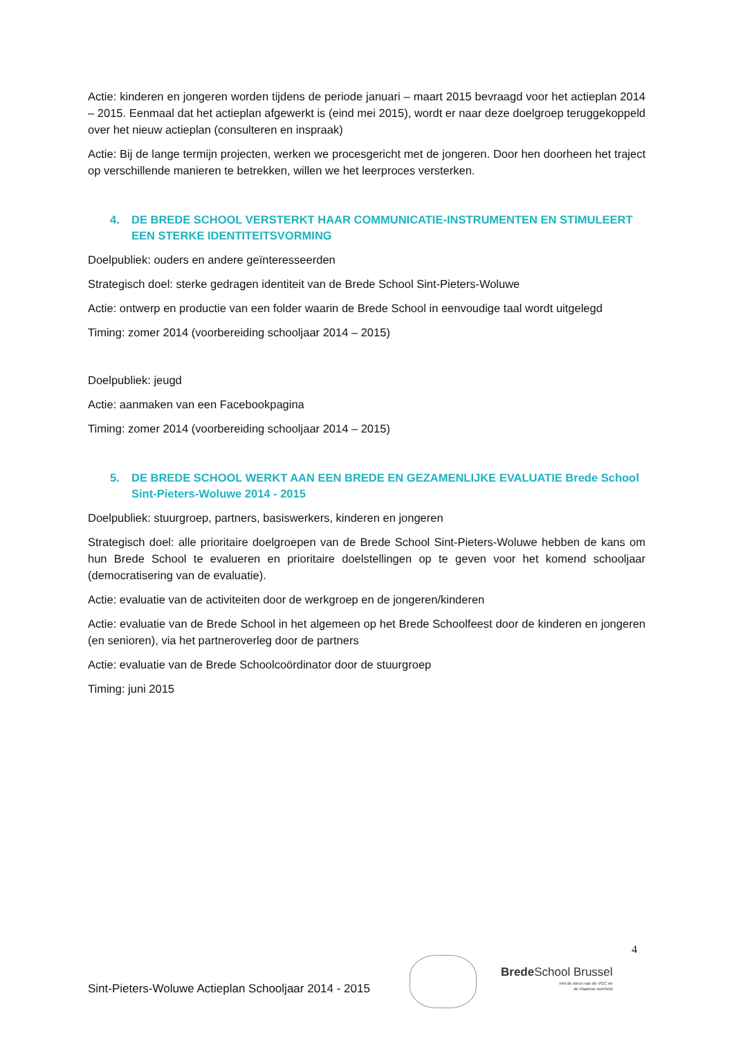Actie: kinderen en jongeren worden tijdens de periode januari – maart 2015 bevraagd voor het actieplan 2014 – 2015. Eenmaal dat het actieplan afgewerkt is (eind mei 2015), wordt er naar deze doelgroep teruggekoppeld over het nieuw actieplan (consulteren en inspraak)
Actie: Bij de lange termijn projecten, werken we procesgericht met de jongeren. Door hen doorheen het traject op verschillende manieren te betrekken, willen we het leerproces versterken.
4. DE BREDE SCHOOL VERSTERKT HAAR COMMUNICATIE-INSTRUMENTEN EN STIMULEERT EEN STERKE IDENTITEITSVORMING
Doelpubliek: ouders en andere geïnteresseerden
Strategisch doel: sterke gedragen identiteit van de Brede School Sint-Pieters-Woluwe
Actie: ontwerp en productie van een folder waarin de Brede School in eenvoudige taal wordt uitgelegd
Timing: zomer 2014 (voorbereiding schooljaar 2014 – 2015)
Doelpubliek: jeugd
Actie: aanmaken van een Facebookpagina
Timing: zomer 2014 (voorbereiding schooljaar 2014 – 2015)
5. DE BREDE SCHOOL WERKT AAN EEN BREDE EN GEZAMENLIJKE EVALUATIE Brede School Sint-Pieters-Woluwe 2014 - 2015
Doelpubliek: stuurgroep, partners, basiswerkers, kinderen en jongeren
Strategisch doel: alle prioritaire doelgroepen van de Brede School Sint-Pieters-Woluwe hebben de kans om hun Brede School te evalueren en prioritaire doelstellingen op te geven voor het komend schooljaar (democratisering van de evaluatie).
Actie: evaluatie van de activiteiten door de werkgroep en de jongeren/kinderen
Actie: evaluatie van de Brede School in het algemeen op het Brede Schoolfeest door de kinderen en jongeren (en senioren), via het partneroverleg door de partners
Actie: evaluatie van de Brede Schoolcoördinator door de stuurgroep
Timing: juni 2015
4
Brede School Brussel
met de steun van de VGC en
de Vlaamse overheid
Sint-Pieters-Woluwe Actieplan Schooljaar 2014 - 2015